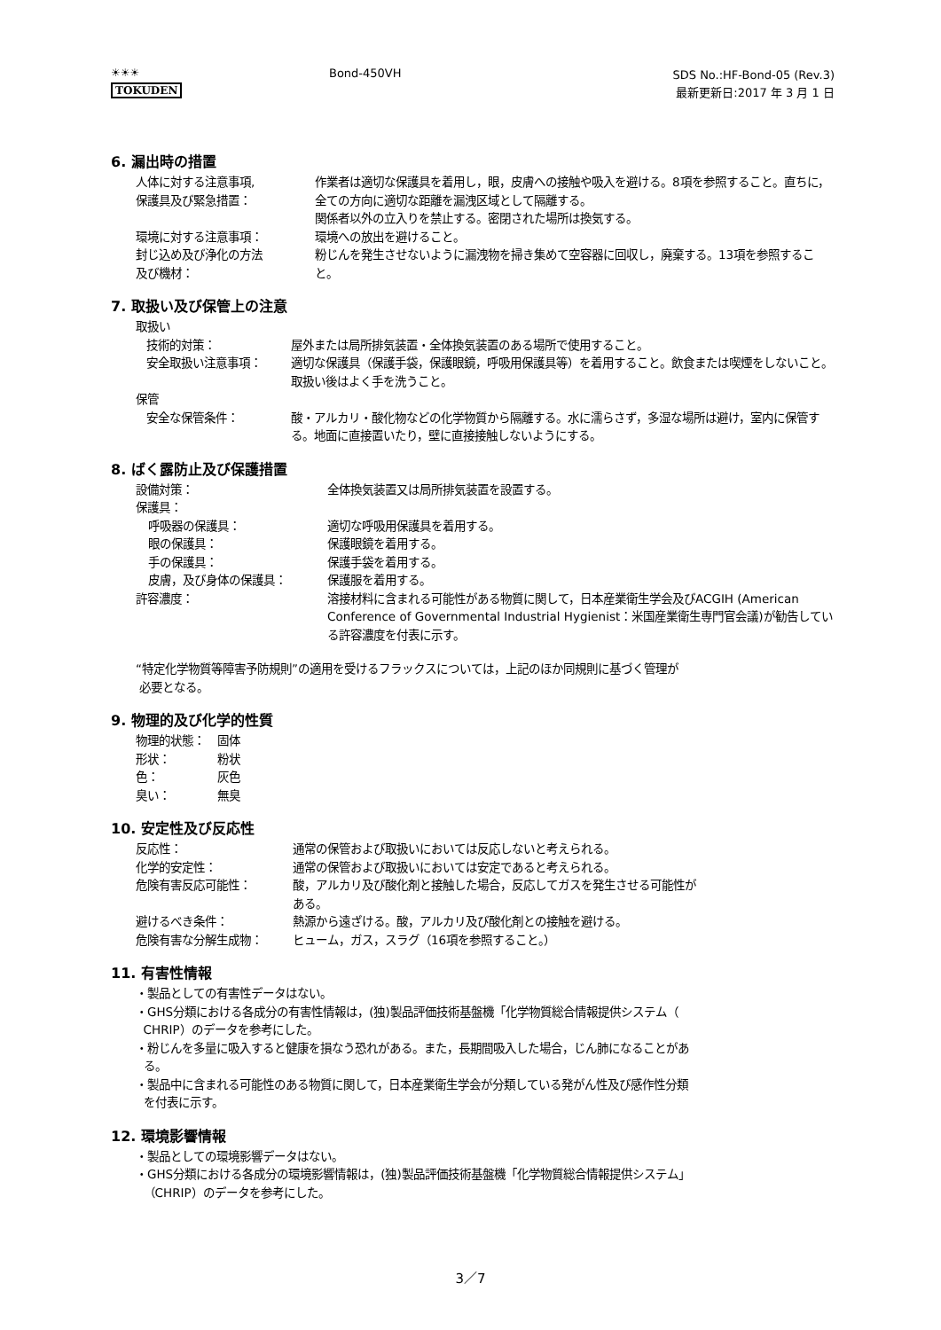☀☀☀
TOKUDEN
Bond-450VH
SDS No.:HF-Bond-05 (Rev.3)
最新更新日:2017 年 3 月 1 日
6. 漏出時の措置
人体に対する注意事項,
保護具及び緊急措置：
作業者は適切な保護具を着用し，眼，皮膚への接触や吸入を避ける。8項を参照すること。直ちに，全ての方向に適切な距離を漏洩区域として隔離する。
関係者以外の立入りを禁止する。密閉された場所は換気する。
環境に対する注意事項： 環境への放出を避けること。
封じ込め及び浄化の方法
及び機材：
粉じんを発生させないように漏洩物を掃き集めて空容器に回収し，廃棄する。13項を参照すること。
7. 取扱い及び保管上の注意
取扱い
技術的対策： 屋外または局所排気装置・全体換気装置のある場所で使用すること。
安全取扱い注意事項： 適切な保護具（保護手袋，保護眼鏡，呼吸用保護具等）を着用すること。飲食または喫煙をしないこと。取扱い後はよく手を洗うこと。
保管
安全な保管条件： 酸・アルカリ・酸化物などの化学物質から隔離する。水に濡らさず，多湿な場所は避け，室内に保管する。地面に直接置いたり，壁に直接接触しないようにする。
8. ばく露防止及び保護措置
設備対策： 全体換気装置又は局所排気装置を設置する。
保護具：
呼吸器の保護具： 適切な呼吸用保護具を着用する。
眼の保護具： 保護眼鏡を着用する。
手の保護具： 保護手袋を着用する。
皮膚，及び身体の保護具： 保護服を着用する。
許容濃度： 溶接材料に含まれる可能性がある物質に関して，日本産業衛生学会及びACGIH (American Conference of Governmental Industrial Hygienist：米国産業衛生専門官会議)が勧告している許容濃度を付表に示す。
“特定化学物質等障害予防規則”の適用を受けるフラックスについては，上記のほか同規則に基づく管理が
必要となる。
9. 物理的及び化学的性質
物理的状態： 固体
形状： 粉状
色： 灰色
臭い： 無臭
10. 安定性及び反応性
反応性： 通常の保管および取扱いにおいては反応しないと考えられる。
化学的安定性： 通常の保管および取扱いにおいては安定であると考えられる。
危険有害反応可能性： 酸，アルカリ及び酸化剤と接触した場合，反応してガスを発生させる可能性が
ある。
避けるべき条件： 熱源から遠ざける。酸，アルカリ及び酸化剤との接触を避ける。
危険有害な分解生成物： ヒューム，ガス，スラグ（16項を参照すること。）
11. 有害性情報
・製品としての有害性データはない。
・GHS分類における各成分の有害性情報は，(独)製品評価技術基盤機「化学物質総合情報提供システム（
CHRIP）のデータを参考にした。
・粉じんを多量に吸入すると健康を損なう恐れがある。また，長期間吸入した場合，じん肺になることがあ
る。
・製品中に含まれる可能性のある物質に関して，日本産業衛生学会が分類している発がん性及び感作性分類
を付表に示す。
12. 環境影響情報
・製品としての環境影響データはない。
・GHS分類における各成分の環境影響情報は，(独)製品評価技術基盤機「化学物質総合情報提供システム」
（CHRIP）のデータを参考にした。
3／7